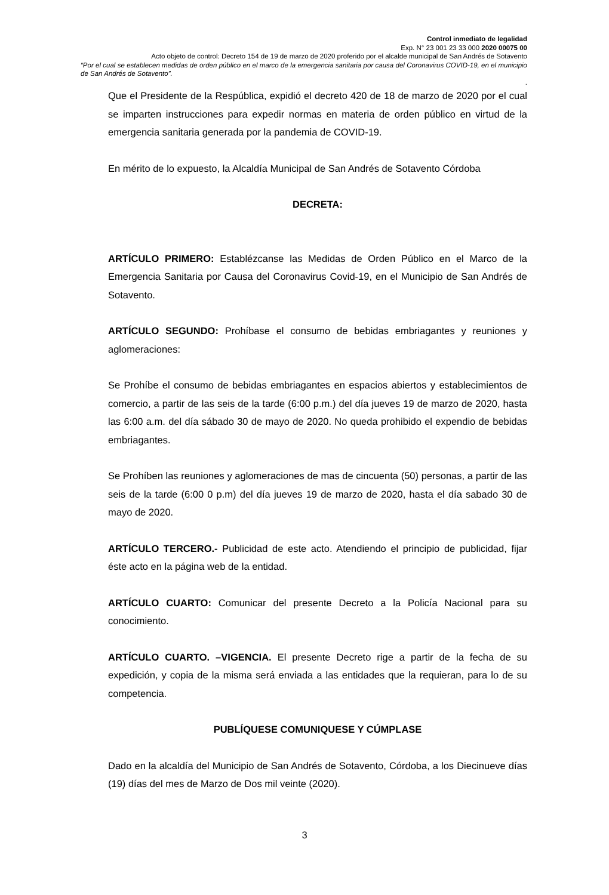Control inmediato de legalidad
Exp. N° 23 001 23 33 000 2020 00075 00
Acto objeto de control: Decreto 154 de 19 de marzo de 2020 proferido por el alcalde municipal de San Andrés de Sotavento
“Por el cual se establecen medidas de orden público en el marco de la emergencia sanitaria por causa del Coronavirus COVID-19, en el municipio de San Andrés de Sotavento”.
.
Que el Presidente de la Respública, expidió el decreto 420 de 18 de marzo de 2020 por el cual se imparten instrucciones para expedir normas en materia de orden público en virtud de la emergencia sanitaria generada por la pandemia de COVID-19.
En mérito de lo expuesto, la Alcaldía Municipal de San Andrés de Sotavento Córdoba
DECRETA:
ARTÍCULO PRIMERO: Establézcanse las Medidas de Orden Público en el Marco de la Emergencia Sanitaria por Causa del Coronavirus Covid-19, en el Municipio de San Andrés de Sotavento.
ARTÍCULO SEGUNDO: Prohíbase el consumo de bebidas embriagantes y reuniones y aglomeraciones:
Se Prohíbe el consumo de bebidas embriagantes en espacios abiertos y establecimientos de comercio, a partir de las seis de la tarde (6:00 p.m.) del día jueves 19 de marzo de 2020, hasta las 6:00 a.m. del día sábado 30 de mayo de 2020. No queda prohibido el expendio de bebidas embriagantes.
Se Prohíben las reuniones y aglomeraciones de mas de cincuenta (50) personas, a partir de las seis de la tarde (6:00 0 p.m) del día jueves 19 de marzo de 2020, hasta el día sabado 30 de mayo de 2020.
ARTÍCULO TERCERO.- Publicidad de este acto. Atendiendo el principio de publicidad, fijar éste acto en la página web de la entidad.
ARTÍCULO CUARTO: Comunicar del presente Decreto a la Policía Nacional para su conocimiento.
ARTÍCULO CUARTO. –VIGENCIA. El presente Decreto rige a partir de la fecha de su expedición, y copia de la misma será enviada a las entidades que la requieran, para lo de su competencia.
PUBLÍQUESE COMUNIQUESE Y CÚMPLASE
Dado en la alcaldía del Municipio de San Andrés de Sotavento, Córdoba, a los Diecinueve días (19) días del mes de Marzo de Dos mil veinte (2020).
3